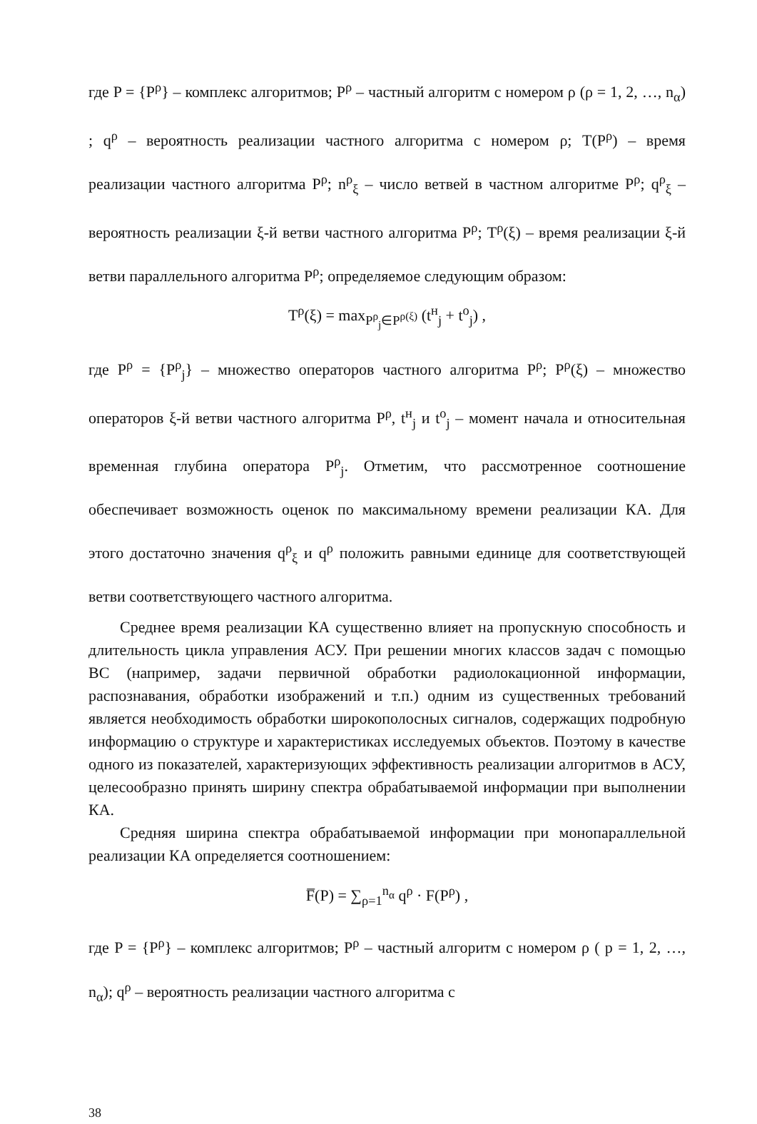где P = {P<sup>ρ</sup>} – комплекс алгоритмов; P<sup>ρ</sup> – частный алгоритм с номером ρ (ρ = 1, 2, …, n<sub>α</sub>) ; q<sup>ρ</sup> – вероятность реализации частного алгоритма с номером ρ; T(P<sup>ρ</sup>) – время реализации частного алгоритма P<sup>ρ</sup>; n<sup>ρ</sup><sub>ξ</sub> – число ветвей в частном алгоритме P<sup>ρ</sup>; q<sup>ρ</sup><sub>ξ</sub> – вероятность реализации ξ-й ветви частного алгоритма P<sup>ρ</sup>; T<sup>ρ</sup>(ξ) – время реализации ξ-й ветви параллельного алгоритма P<sup>ρ</sup>; определяемое следующим образом:
T<sup>ρ</sup>(ξ) = max<sub>P<sup>ρ</sup><sub>j</sub>∈P<sup>ρ(ξ)</sup></sub> (t<sup>н</sup><sub>j</sub> + t<sup>о</sup><sub>j</sub>) ,
где P<sup>ρ</sup> = {P<sup>ρ</sup><sub>j</sub>} – множество операторов частного алгоритма P<sup>ρ</sup>; P<sup>ρ</sup>(ξ) – множество операторов ξ-й ветви частного алгоритма P<sup>ρ</sup>, t<sup>н</sup><sub>j</sub> и t<sup>о</sup><sub>j</sub> – момент начала и относительная временная глубина оператора P<sup>ρ</sup><sub>j</sub>. Отметим, что рассмотренное соотношение обеспечивает возможность оценок по максимальному времени реализации КА. Для этого достаточно значения q<sup>ρ</sup><sub>ξ</sub> и q<sup>ρ</sup> положить равными единице для соответствующей ветви соответствующего частного алгоритма.
Среднее время реализации КА существенно влияет на пропускную способность и длительность цикла управления АСУ. При решении многих классов задач с помощью ВС (например, задачи первичной обработки радиолокационной информации, распознавания, обработки изображений и т.п.) одним из существенных требований является необходимость обработки широкополосных сигналов, содержащих подробную информацию о структуре и характеристиках исследуемых объектов. Поэтому в качестве одного из показателей, характеризующих эффективность реализации алгоритмов в АСУ, целесообразно принять ширину спектра обрабатываемой информации при выполнении КА.
Средняя ширина спектра обрабатываемой информации при монопараллельной реализации КА определяется соотношением:
F̅(P) = ∑<sub>ρ=1</sub><sup>n<sub>α</sub></sup> q<sup>ρ</sup> · F(P<sup>ρ</sup>) ,
где P = {P<sup>ρ</sup>} – комплекс алгоритмов; P<sup>ρ</sup> – частный алгоритм с номером ρ ( p = 1, 2, …, n<sub>α</sub>); q<sup>ρ</sup> – вероятность реализации частного алгоритма с
38